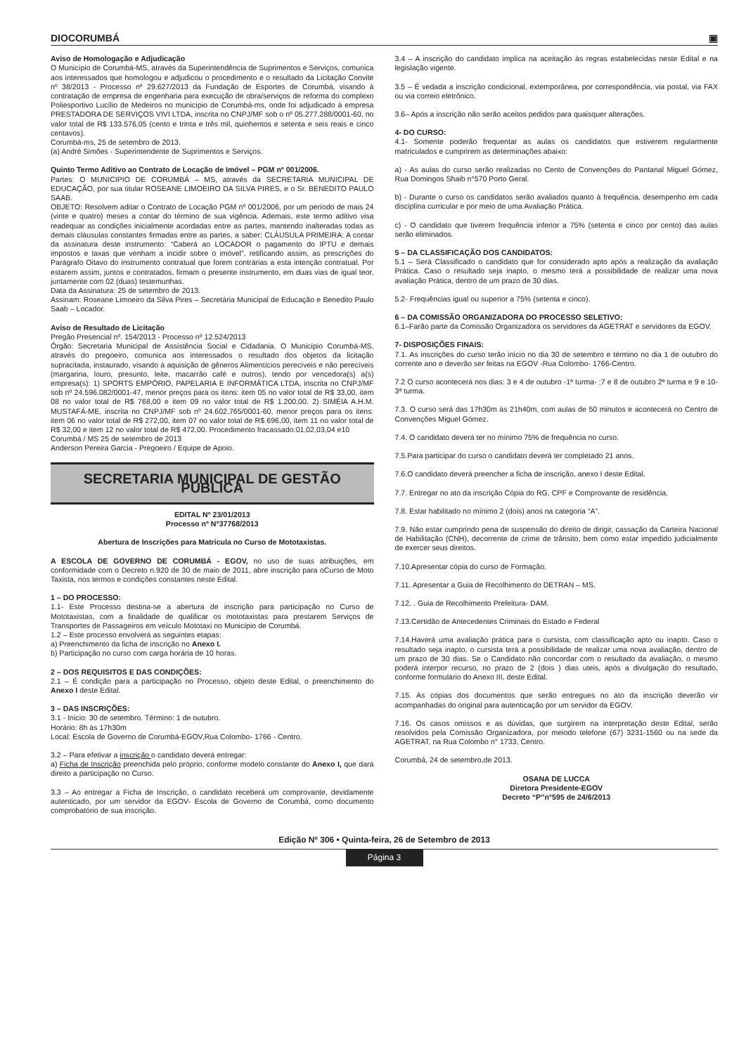DIOCORUMBÁ ▣
Aviso de Homologação e Adjudicação
O Município de Corumbá-MS, através da Superintendência de Suprimentos e Serviços, comunica aos interessados que homologou e adjudicou o procedimento e o resultado da Licitação Convite nº 38/2013 - Processo nº 29.627/2013 da Fundação de Esportes de Corumbá, visando à contratação de empresa de engenharia para execução de obra/serviços de reforma do complexo Poliesportivo Lucílio de Medeiros no município de Corumbá-ms, onde foi adjudicado à empresa PRESTADORA DE SERVIÇOS VIVI LTDA, inscrita no CNPJ/MF sob o nº 05.277.288/0001-60, no valor total de R$ 133.576,05 (cento e trinta e três mil, quinhentos e setenta e seis reais e cinco centavos).
Corumbá-ms, 25 de setembro de 2013.
(a) André Simões - Superintendente de Suprimentos e Serviços.
Quinto Termo Aditivo ao Contrato de Locação de Imóvel – PGM nº 001/2006.
Partes: O MUNICIPIO DE CORUMBÁ – MS, através da SECRETARIA MUNICIPAL DE EDUCAÇÃO, por sua titular ROSEANE LIMOEIRO DA SILVA PIRES, e o Sr. BENEDITO PAULO SAAB.
OBJETO: Resolvem aditar o Contrato de Locação PGM nº 001/2006, por um período de mais 24 (vinte e quatro) meses a contar do término de sua vigência. Ademais, este termo aditivo visa readequar as condições inicialmente acordadas entre as partes, mantendo inalteradas todas as demais cláusulas constantes firmadas entre as partes, a saber: CLÁUSULA PRIMEIRA: A contar da assinatura deste instrumento: “Caberá ao LOCADOR o pagamento do IPTU e demais impostos e taxas que venham a incidir sobre o imóvel”, retificando assim, as prescrições do Parágrafo Oitavo do instrumento contratual que forem contrárias a esta intenção contratual. Por estarem assim, juntos e contratados, firmam o presente instrumento, em duas vias de igual teor, juntamente com 02 (duas) testemunhas.
Data da Assinatura: 25 de setembro de 2013.
Assinam: Roseane Limoeiro da Silva Pires – Secretária Municipal de Educação e Benedito Paulo Saab – Locador.
Aviso de Resultado de Licitação
Pregão Presencial nº. 154/2013 - Processo nº 12.524/2013
Órgão: Secretaria Municipal de Assistência Social e Cidadania. O Município Corumbá-MS, através do pregoeiro, comunica aos interessados o resultado dos objetos da licitação supracitada, instaurado, visando à aquisição de gêneros Alimentícios perecíveis e não perecíveis (margarina, louro, presunto, leite, macarrão café e outros), tendo por vencedora(s) a(s) empresa(s): 1) SPORTS EMPÓRIO, PAPELARIA E INFORMÁTICA LTDA, inscrita no CNPJ/MF sob nº 24.596.082/0001-47, menor preços para os itens: item 05 no valor total de R$ 33,00, item 08 no valor total de R$ 768,00 e item 09 no valor total de R$ 1.200,00. 2) SIMÉIA A.H.M. MUSTAFÁ-ME, inscrita no CNPJ/MF sob nº 24.602.765/0001-60, menor preços para os itens: item 06 no valor total de R$ 272,00, item 07 no valor total de R$ 696,00, item 11 no valor total de R$ 32,00 e item 12 no valor total de R$ 472,00. Procedimento fracassado:01,02,03,04 e10
Corumbá / MS 25 de setembro de 2013
Anderson Pereira Garcia - Pregoeiro / Equipe de Apoio.
SECRETARIA MUNICIPAL DE GESTÃO PÚBLICA
EDITAL Nº 23/01/2013
Processo nº N°37768/2013
Abertura de Inscrições para Matricula no Curso de Mototaxistas.
A ESCOLA DE GOVERNO DE CORUMBÁ - EGOV, no uso de suas atribuições, em conformidade com o Decreto n.920 de 30 de maio de 2011, abre inscrição para oCurso de Moto Taxista, nos termos e condições constantes neste Edital.
1 – DO PROCESSO:
1.1- Este Processo destina-se a abertura de inscrição para participação no Curso de Mototaxistas, com a finalidade de qualificar os mototaxistas para prestarem Serviços de Transportes de Passageiros em veículo Mototaxi no Município de Corumbá.
1.2 – Este processo envolverá as seguintes etapas:
a) Preenchimento da ficha de inscrição no Anexo I.
b) Participação no curso com carga horária de 10 horas.
2 – DOS REQUISITOS E DAS CONDIÇÕES:
2.1 – É condição para a participação no Processo, objeto deste Edital, o preenchimento do Anexo I deste Edital.
3 – DAS INSCRIÇÕES:
3.1 - Inicio: 30 de setembro. Término: 1 de outubro.
Horário: 8h às 17h30m
Local: Escola de Governo de Corumbá-EGOV,Rua Colombo- 1766 - Centro.
3.2 – Para efetivar a inscrição o candidato deverá entregar:
a) Ficha de Inscrição preenchida pelo próprio, conforme modelo constante do Anexo I, que dará direito a participação no Curso.
3.3 – Ao entregar a Ficha de Inscrição, o candidato receberá um comprovante, devidamente autenticado, por um servidor da EGOV- Escola de Governo de Corumbá, como documento comprobatório de sua inscrição.
3.4 – A inscrição do candidato implica na aceitação às regras estabelecidas neste Edital e na legislação vigente.
3.5 – É vedada a inscrição condicional, extemporânea, por correspondência, via postal, via FAX ou via correio eletrônico.
3.6– Após a inscrição não serão aceitos pedidos para quaisquer alterações.
4- DO CURSO:
4.1- Somente poderão frequentar as aulas os candidatos que estiverem regularmente matriculados e cumprirem as determinações abaixo:
a) - As aulas do curso serão realizadas no Cento de Convenções do Pantanal Miguel Gómez, Rua Domingos Shaib n°570 Porto Geral.
b) - Durante o curso os candidatos serão avaliados quanto à frequência, desempenho em cada disciplina curricular e por meio de uma Avaliação Prática.
c) - O candidato que tiverem frequência inferior a 75% (setenta e cinco por cento) das aulas serão eliminados.
5 – DA CLASSIFICAÇÃO DOS CANDIDATOS:
5.1 – Será Classificado o candidato que for considerado apto após a realização da avaliação Prática. Caso o resultado seja inapto, o mesmo terá a possibilidade de realizar uma nova avaliação Prática, dentro de um prazo de 30 dias.
5.2- Frequências igual ou superior a 75% (setenta e cinco).
6 – DA COMISSÃO ORGANIZADORA DO PROCESSO SELETIVO:
6.1–Farão parte da Comissão Organizadora os servidores da AGETRAT e servidores da EGOV.
7- DISPOSIÇÕES FINAIS:
7.1. As inscrições do curso terão início no dia 30 de setembro e término no dia 1 de outubro do corrente ano e deverão ser feitas na EGOV -Rua Colombo- 1766-Centro.
7.2 O curso acontecerá nos dias: 3 e 4 de outubro -1ª turma- ;7 e 8 de outubro 2ª turma e 9 e 10-3ª turma.
7.3. O curso será das 17h30m às 21h40m, com aulas de 50 minutos e acontecerá no Centro de Convenções Miguel Gómez.
7.4. O candidato deverá ter no mínimo 75% de frequência no curso.
7.5.Para participar do curso o candidato deverá ter completado 21 anos.
7.6.O candidato deverá preencher a ficha de inscrição, anexo I deste Edital.
7.7. Entregar no ato da inscrição Cópia do RG, CPF e Comprovante de residência.
7.8. Estar habilitado no mínimo 2 (dois) anos na categoria “A”.
7.9. Não estar cumprindo pena de suspensão do direito de dirigir, cassação da Carteira Nacional de Habilitação (CNH), decorrente de crime de trânsito, bem como estar impedido judicialmente de exercer seus direitos.
7.10.Apresentar cópia do curso de Formação.
7.11. Apresentar a Guia de Recolhimento do DETRAN – MS.
7.12. . Guia de Recolhimento Prefeitura- DAM.
7.13.Certidão de Antecedentes Criminais do Estado e Federal
7.14.Haverá uma avaliação prática para o cursista, com classificação apto ou inapto. Caso o resultado seja inapto, o cursista terá a possibilidade de realizar uma nova avaliação, dentro de um prazo de 30 dias. Se o Candidato não concordar com o resultado da avaliação, o mesmo poderá interpor recurso, no prazo de 2 (dois ) dias uteis, após a divulgação do resultado, conforme formulário do Anexo III, deste Edital.
7.15. As cópias dos documentos que serão entregues no ato da inscrição deverão vir acompanhadas do original para autenticação por um servidor da EGOV.
7.16. Os casos omissos e as dúvidas, que surgirem na interpretação deste Edital, serão resolvidos pela Comissão Organizadora, por meiodo telefone (67) 3231-1560 ou na sede da AGETRAT, na Rua Colombo n° 1733, Centro.
Corumbá, 24 de setembro,de 2013.
OSANA DE LUCCA
Diretora Presidente-EGOV
Decreto “P”n°595 de 24/6/2013
Edição Nº 306 • Quinta-feira, 26 de Setembro de 2013
Página 3